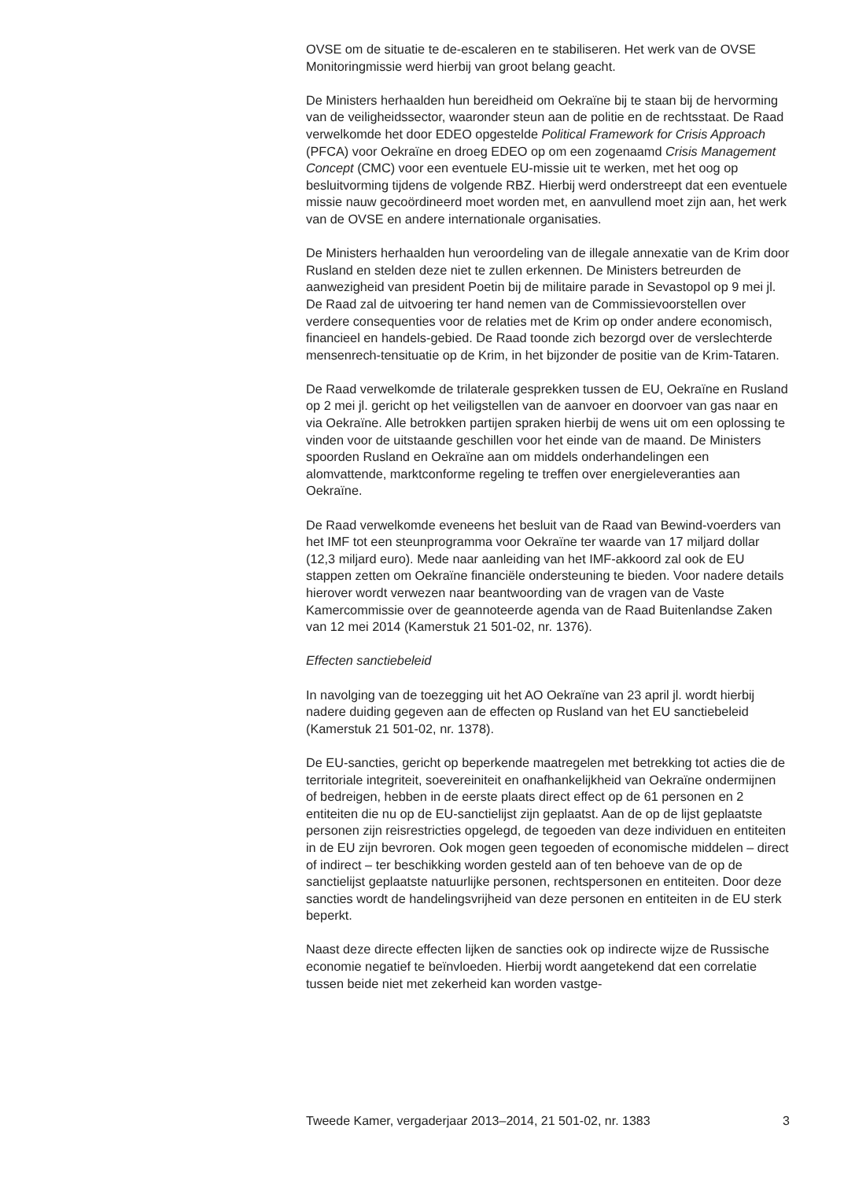OVSE om de situatie te de-escaleren en te stabiliseren. Het werk van de OVSE Monitoringmissie werd hierbij van groot belang geacht.
De Ministers herhaalden hun bereidheid om Oekraïne bij te staan bij de hervorming van de veiligheidssector, waaronder steun aan de politie en de rechtsstaat. De Raad verwelkomde het door EDEO opgestelde Political Framework for Crisis Approach (PFCA) voor Oekraïne en droeg EDEO op om een zogenaamd Crisis Management Concept (CMC) voor een eventuele EU-missie uit te werken, met het oog op besluitvorming tijdens de volgende RBZ. Hierbij werd onderstreept dat een eventuele missie nauw gecoördineerd moet worden met, en aanvullend moet zijn aan, het werk van de OVSE en andere internationale organisaties.
De Ministers herhaalden hun veroordeling van de illegale annexatie van de Krim door Rusland en stelden deze niet te zullen erkennen. De Ministers betreurden de aanwezigheid van president Poetin bij de militaire parade in Sevastopol op 9 mei jl. De Raad zal de uitvoering ter hand nemen van de Commissievoorstellen over verdere consequenties voor de relaties met de Krim op onder andere economisch, financieel en handels-gebied. De Raad toonde zich bezorgd over de verslechterde mensenrech-tensituatie op de Krim, in het bijzonder de positie van de Krim-Tataren.
De Raad verwelkomde de trilaterale gesprekken tussen de EU, Oekraïne en Rusland op 2 mei jl. gericht op het veiligstellen van de aanvoer en doorvoer van gas naar en via Oekraïne. Alle betrokken partijen spraken hierbij de wens uit om een oplossing te vinden voor de uitstaande geschillen voor het einde van de maand. De Ministers spoorden Rusland en Oekraïne aan om middels onderhandelingen een alomvattende, marktconforme regeling te treffen over energieleveranties aan Oekraïne.
De Raad verwelkomde eveneens het besluit van de Raad van Bewind-voerders van het IMF tot een steunprogramma voor Oekraïne ter waarde van 17 miljard dollar (12,3 miljard euro). Mede naar aanleiding van het IMF-akkoord zal ook de EU stappen zetten om Oekraïne financiële ondersteuning te bieden. Voor nadere details hierover wordt verwezen naar beantwoording van de vragen van de Vaste Kamercommissie over de geannoteerde agenda van de Raad Buitenlandse Zaken van 12 mei 2014 (Kamerstuk 21 501-02, nr. 1376).
Effecten sanctiebeleid
In navolging van de toezegging uit het AO Oekraïne van 23 april jl. wordt hierbij nadere duiding gegeven aan de effecten op Rusland van het EU sanctiebeleid (Kamerstuk 21 501-02, nr. 1378).
De EU-sancties, gericht op beperkende maatregelen met betrekking tot acties die de territoriale integriteit, soevereiniteit en onafhankelijkheid van Oekraïne ondermijnen of bedreigen, hebben in de eerste plaats direct effect op de 61 personen en 2 entiteiten die nu op de EU-sanctielijst zijn geplaatst. Aan de op de lijst geplaatste personen zijn reisrestricties opgelegd, de tegoeden van deze individuen en entiteiten in de EU zijn bevroren. Ook mogen geen tegoeden of economische middelen – direct of indirect – ter beschikking worden gesteld aan of ten behoeve van de op de sanctielijst geplaatste natuurlijke personen, rechtspersonen en entiteiten. Door deze sancties wordt de handelingsvrijheid van deze personen en entiteiten in de EU sterk beperkt.
Naast deze directe effecten lijken de sancties ook op indirecte wijze de Russische economie negatief te beïnvloeden. Hierbij wordt aangetekend dat een correlatie tussen beide niet met zekerheid kan worden vastge-
Tweede Kamer, vergaderjaar 2013–2014, 21 501-02, nr. 1383 3